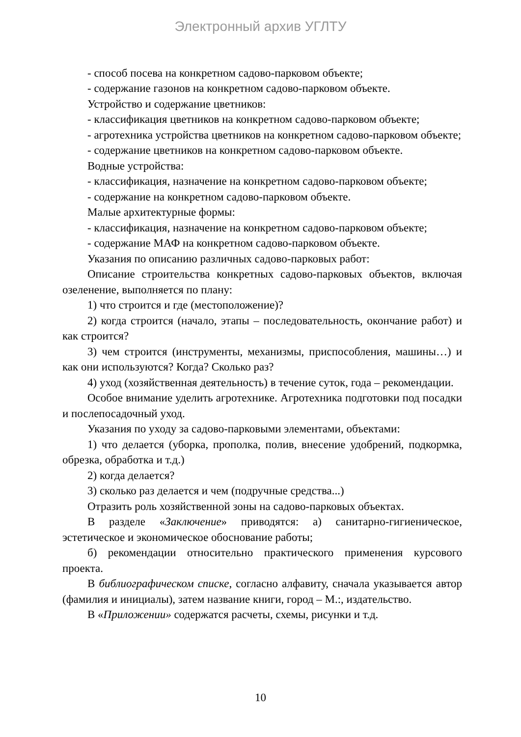Электронный архив УГЛТУ
- способ посева на конкретном садово-парковом объекте;
- содержание газонов на конкретном садово-парковом объекте.
Устройство и содержание цветников:
- классификация цветников на конкретном садово-парковом объекте;
- агротехника устройства цветников на конкретном садово-парковом объекте;
- содержание цветников на конкретном садово-парковом объекте.
Водные устройства:
- классификация, назначение на конкретном садово-парковом объекте;
- содержание на конкретном садово-парковом объекте.
Малые архитектурные формы:
- классификация, назначение на конкретном садово-парковом объекте;
- содержание МАФ на конкретном садово-парковом объекте.
Указания по описанию различных садово-парковых работ:
Описание строительства конкретных садово-парковых объектов, включая озеленение, выполняется по плану:
1) что строится и где (местоположение)?
2) когда строится (начало, этапы – последовательность, окончание работ) и как строится?
3) чем строится (инструменты, механизмы, приспособления, машины…) и как они используются? Когда? Сколько раз?
4) уход (хозяйственная деятельность) в течение суток, года – рекомендации.
Особое внимание уделить агротехнике. Агротехника подготовки под посадки и послепосадочный уход.
Указания по уходу за садово-парковыми элементами, объектами:
1) что делается (уборка, прополка, полив, внесение удобрений, подкормка, обрезка, обработка и т.д.)
2) когда делается?
3) сколько раз делается и чем (подручные средства...)
Отразить роль хозяйственной зоны на садово-парковых объектах.
В разделе «Заключение» приводятся: а) санитарно-гигиеническое, эстетическое и экономическое обоснование работы;
б) рекомендации относительно практического применения курсового проекта.
В библиографическом списке, согласно алфавиту, сначала указывается автор (фамилия и инициалы), затем название книги, город – М.:, издательство.
В «Приложении» содержатся расчеты, схемы, рисунки и т.д.
10